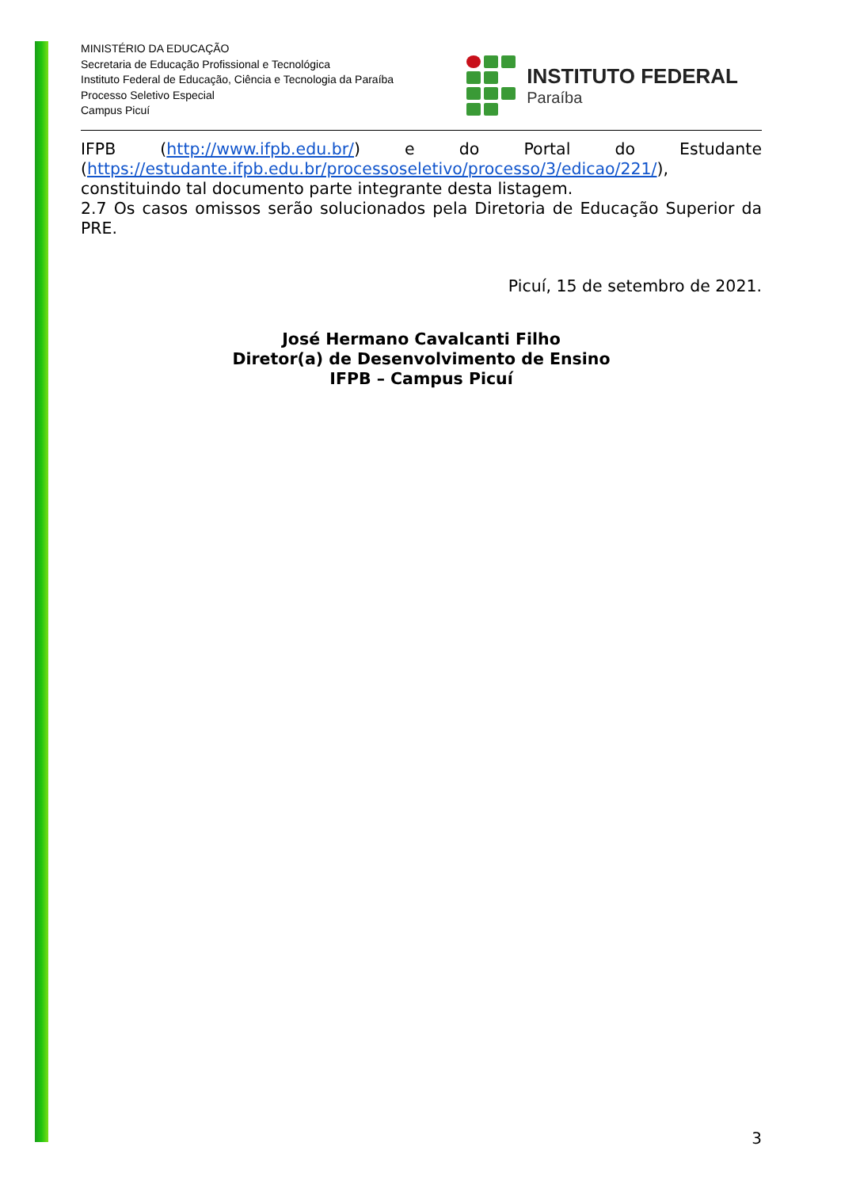MINISTÉRIO DA EDUCAÇÃO
Secretaria de Educação Profissional e Tecnológica
Instituto Federal de Educação, Ciência e Tecnologia da Paraíba
Processo Seletivo Especial
Campus Picuí
INSTITUTO FEDERAL
Paraíba
IFPB (http://www.ifpb.edu.br/) e do Portal do Estudante (https://estudante.ifpb.edu.br/processoseletivo/processo/3/edicao/221/), constituindo tal documento parte integrante desta listagem.
2.7 Os casos omissos serão solucionados pela Diretoria de Educação Superior da PRE.
Picuí, 15 de setembro de 2021.
José Hermano Cavalcanti Filho
Diretor(a) de Desenvolvimento de Ensino
IFPB – Campus Picuí
3